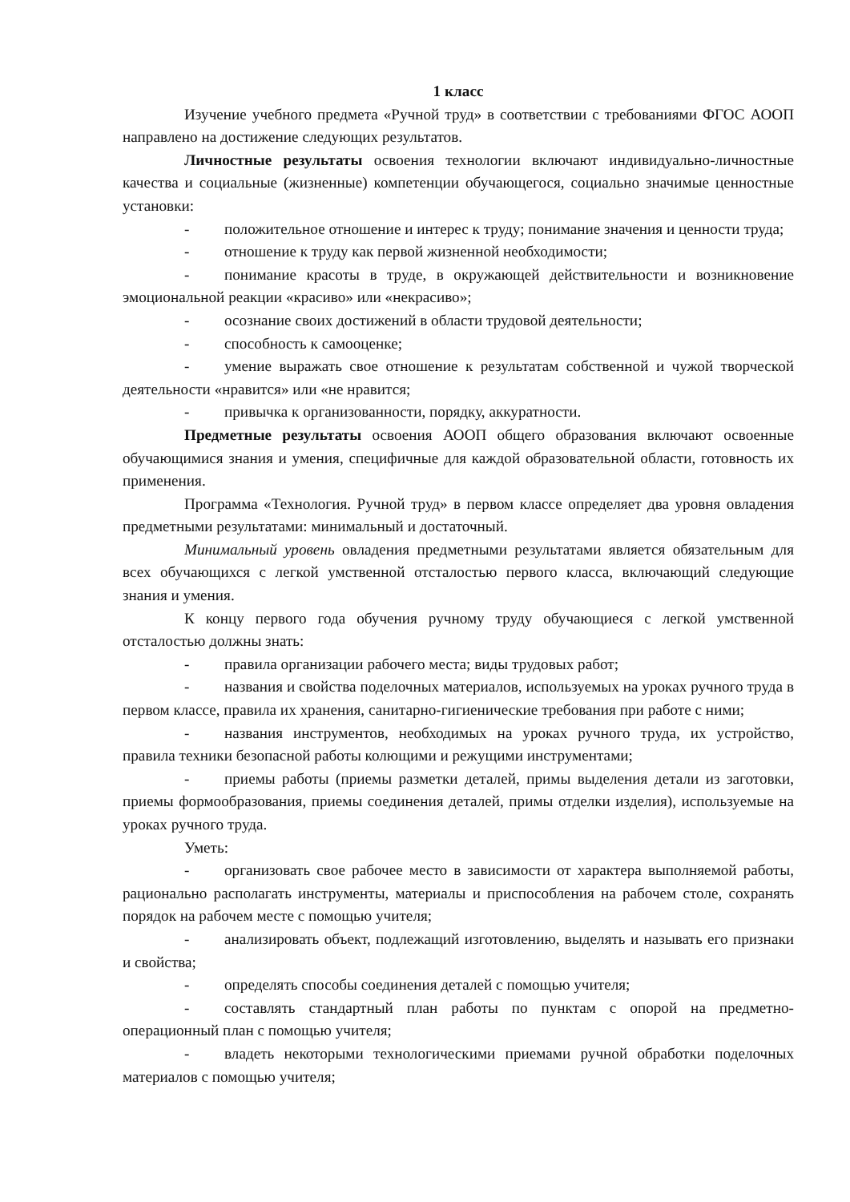1 класс
Изучение учебного предмета «Ручной труд» в соответствии с требованиями ФГОС АООП направлено на достижение следующих результатов.
Личностные результаты освоения технологии включают индивидуально-личностные качества и социальные (жизненные) компетенции обучающегося, социально значимые ценностные установки:
- положительное отношение и интерес к труду; понимание значения и ценности труда;
- отношение к труду как первой жизненной необходимости;
- понимание красоты в труде, в окружающей действительности и возникновение эмоциональной реакции «красиво» или «некрасиво»;
- осознание своих достижений в области трудовой деятельности;
- способность к самооценке;
- умение выражать свое отношение к результатам собственной и чужой творческой деятельности «нравится» или «не нравится;
- привычка к организованности, порядку, аккуратности.
Предметные результаты освоения АООП общего образования включают освоенные обучающимися знания и умения, специфичные для каждой образовательной области, готовность их применения.
Программа «Технология. Ручной труд» в первом классе определяет два уровня овладения предметными результатами: минимальный и достаточный.
Минимальный уровень овладения предметными результатами является обязательным для всех обучающихся с легкой умственной отсталостью первого класса, включающий следующие знания и умения.
К концу первого года обучения ручному труду обучающиеся с легкой умственной отсталостью должны знать:
- правила организации рабочего места; виды трудовых работ;
- названия и свойства поделочных материалов, используемых на уроках ручного труда в первом классе, правила их хранения, санитарно-гигиенические требования при работе с ними;
- названия инструментов, необходимых на уроках ручного труда, их устройство, правила техники безопасной работы колющими и режущими инструментами;
- приемы работы (приемы разметки деталей, примы выделения детали из заготовки, приемы формообразования, приемы соединения деталей, примы отделки изделия), используемые на уроках ручного труда.
Уметь:
- организовать свое рабочее место в зависимости от характера выполняемой работы, рационально располагать инструменты, материалы и приспособления на рабочем столе, сохранять порядок на рабочем месте с помощью учителя;
- анализировать объект, подлежащий изготовлению, выделять и называть его признаки и свойства;
- определять способы соединения деталей с помощью учителя;
- составлять стандартный план работы по пунктам с опорой на предметно-операционный план с помощью учителя;
- владеть некоторыми технологическими приемами ручной обработки поделочных материалов с помощью учителя;